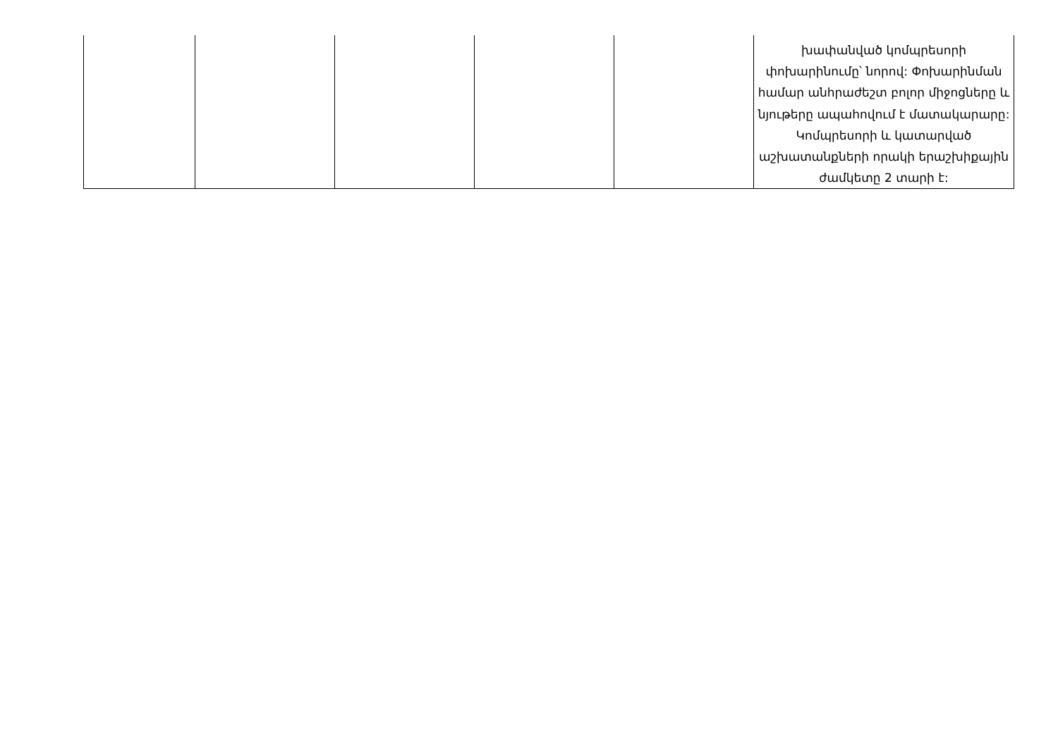| | | | | | խափանված կոմպրեսորի փոխարինումը՝ նորով: Փոխարինման համար անհրաժեշտ բոլոր միջոցները և նյութերը ապահովում է մատակարարը: Կոմպրեսորի և կատարված աշխատանքների որակի երաշխիքային ժամկետը 2 տարի է: |